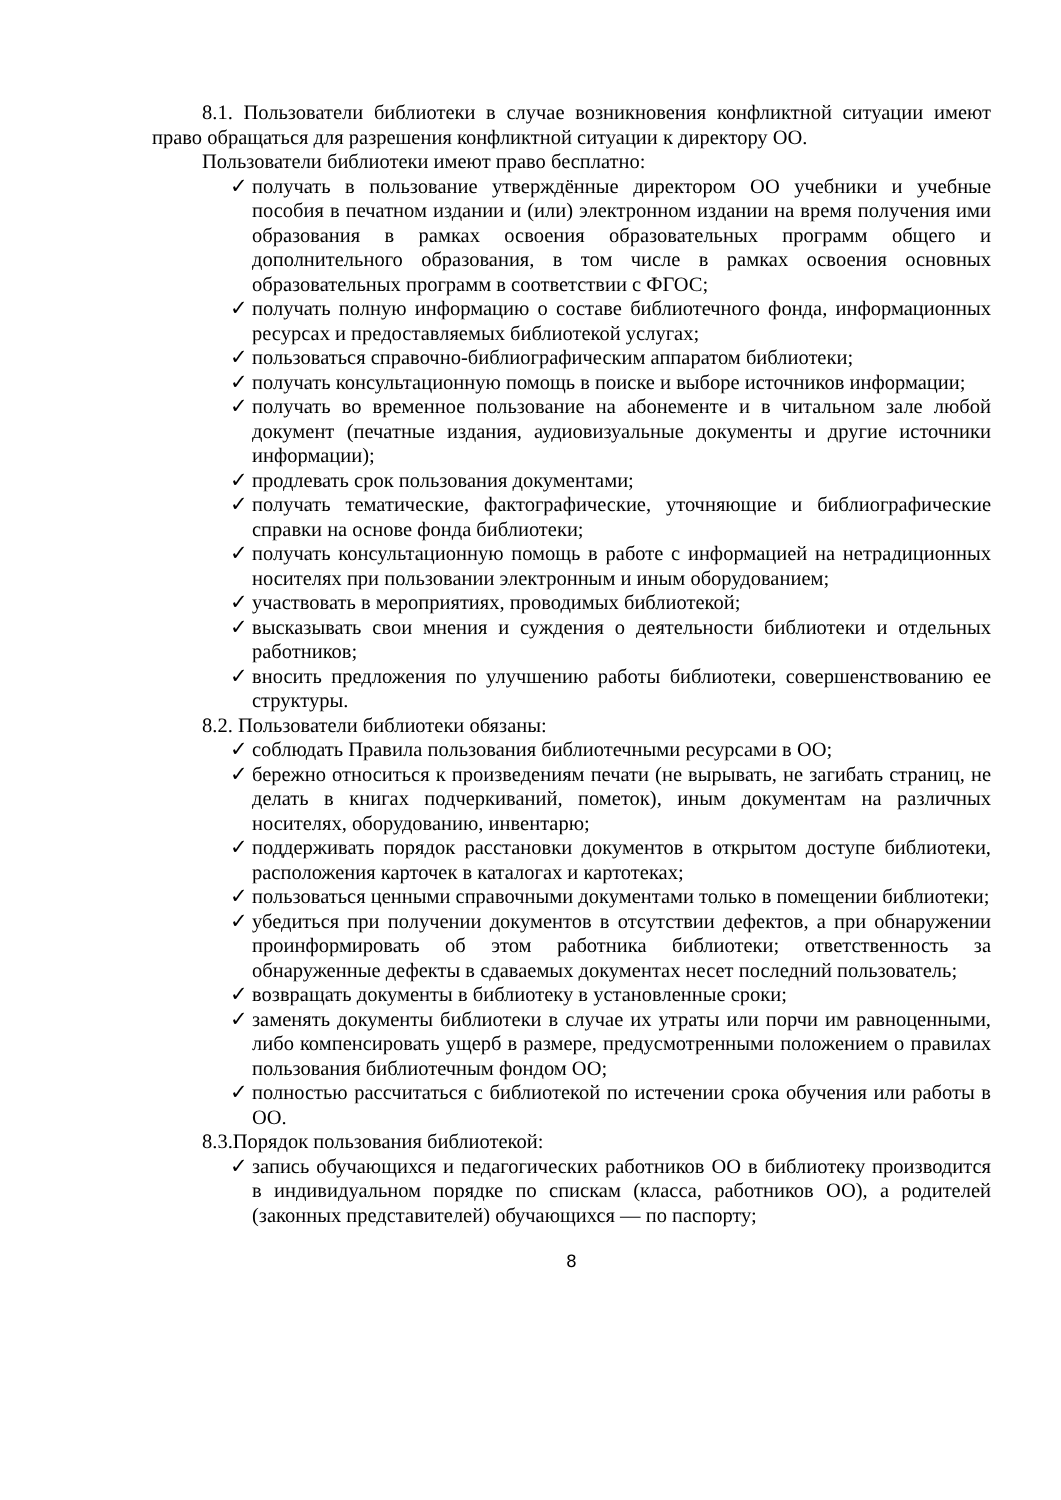8.1. Пользователи библиотеки в случае возникновения конфликтной ситуации имеют право обращаться для разрешения конфликтной ситуации к директору ОО.
Пользователи библиотеки имеют право бесплатно:
✓ получать в пользование утверждённые директором ОО учебники и учебные пособия в печатном издании и (или) электронном издании на время получения ими образования в рамках освоения образовательных программ общего и дополнительного образования, в том числе в рамках освоения основных образовательных программ в соответствии с ФГОС;
✓ получать полную информацию о составе библиотечного фонда, информационных ресурсах и предоставляемых библиотекой услугах;
✓ пользоваться справочно-библиографическим аппаратом библиотеки;
✓ получать консультационную помощь в поиске и выборе источников информации;
✓ получать во временное пользование на абонементе и в читальном зале любой документ (печатные издания, аудиовизуальные документы и другие источники информации);
✓ продлевать срок пользования документами;
✓ получать тематические, фактографические, уточняющие и библиографические справки на основе фонда библиотеки;
✓ получать консультационную помощь в работе с информацией на нетрадиционных носителях при пользовании электронным и иным оборудованием;
✓ участвовать в мероприятиях, проводимых библиотекой;
✓ высказывать свои мнения и суждения о деятельности библиотеки и отдельных работников;
✓ вносить предложения по улучшению работы библиотеки, совершенствованию ее структуры.
8.2. Пользователи библиотеки обязаны:
✓ соблюдать Правила пользования библиотечными ресурсами в ОО;
✓ бережно относиться к произведениям печати (не вырывать, не загибать страниц, не делать в книгах подчеркиваний, пометок), иным документам на различных носителях, оборудованию, инвентарю;
✓ поддерживать порядок расстановки документов в открытом доступе библиотеки, расположения карточек в каталогах и картотеках;
✓ пользоваться ценными справочными документами только в помещении библиотеки;
✓ убедиться при получении документов в отсутствии дефектов, а при обнаружении проинформировать об этом работника библиотеки; ответственность за обнаруженные дефекты в сдаваемых документах несет последний пользователь;
✓ возвращать документы в библиотеку в установленные сроки;
✓ заменять документы библиотеки в случае их утраты или порчи им равноценными, либо компенсировать ущерб в размере, предусмотренными положением о правилах пользования библиотечным фондом ОО;
✓ полностью рассчитаться с библиотекой по истечении срока обучения или работы в ОО.
8.3.Порядок пользования библиотекой:
✓ запись обучающихся и педагогических работников ОО в библиотеку производится в индивидуальном порядке по спискам (класса, работников ОО), а родителей (законных представителей) обучающихся — по паспорту;
8